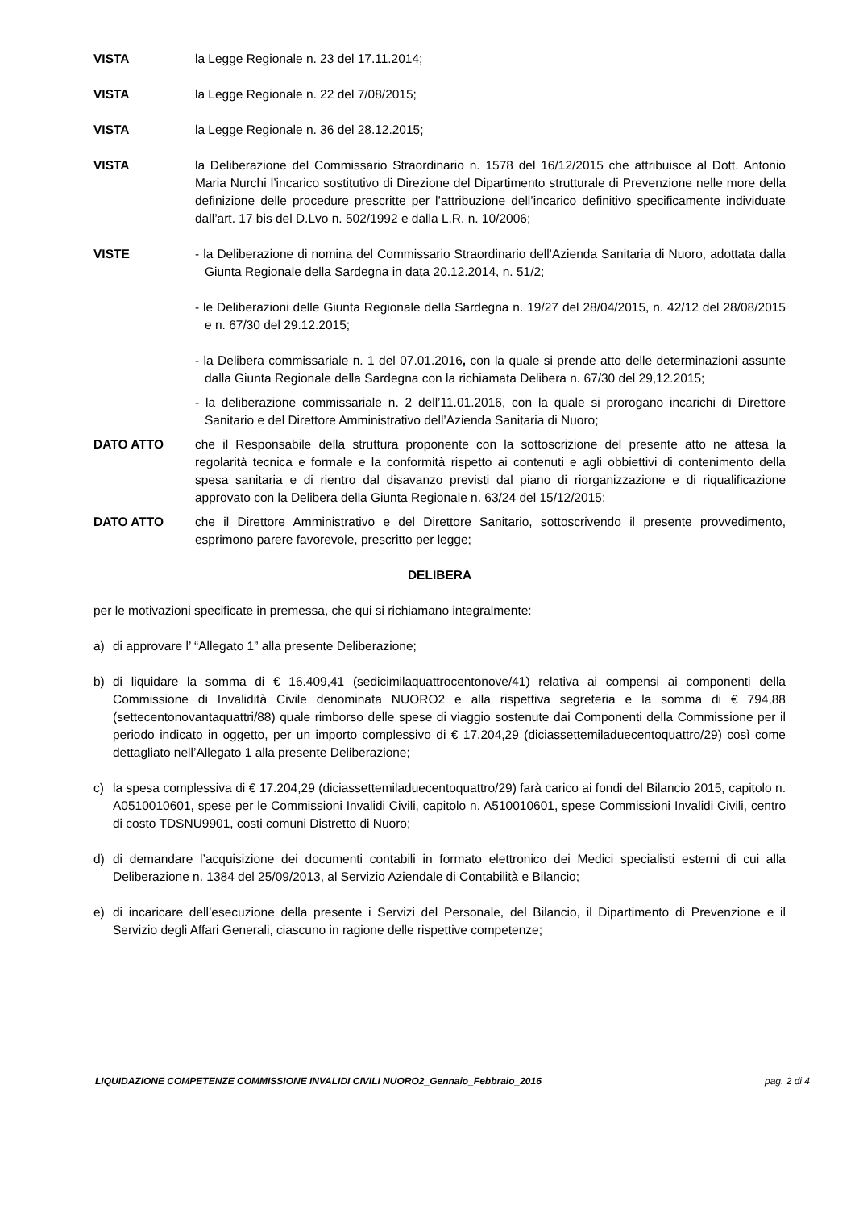VISTA la Legge Regionale n. 23 del 17.11.2014;
VISTA la Legge Regionale n. 22 del 7/08/2015;
VISTA la Legge Regionale n. 36 del 28.12.2015;
VISTA la Deliberazione del Commissario Straordinario n. 1578 del 16/12/2015 che attribuisce al Dott. Antonio Maria Nurchi l’incarico sostitutivo di Direzione del Dipartimento strutturale di Prevenzione nelle more della definizione delle procedure prescritte per l’attribuzione dell’incarico definitivo specificamente individuate dall’art. 17 bis del D.Lvo n. 502/1992 e dalla L.R. n. 10/2006;
VISTE - la Deliberazione di nomina del Commissario Straordinario dell’Azienda Sanitaria di Nuoro, adottata dalla Giunta Regionale della Sardegna in data 20.12.2014, n. 51/2;
- le Deliberazioni delle Giunta Regionale della Sardegna n. 19/27 del 28/04/2015, n. 42/12 del 28/08/2015 e n. 67/30 del 29.12.2015;
- la Delibera commissariale n. 1 del 07.01.2016, con la quale si prende atto delle determinazioni assunte dalla Giunta Regionale della Sardegna con la richiamata Delibera n. 67/30 del 29,12.2015;
- la deliberazione commissariale n. 2 dell’11.01.2016, con la quale si prorogano incarichi di Direttore Sanitario e del Direttore Amministrativo dell’Azienda Sanitaria di Nuoro;
DATO ATTO che il Responsabile della struttura proponente con la sottoscrizione del presente atto ne attesa la regolarità tecnica e formale e la conformità rispetto ai contenuti e agli obbiettivi di contenimento della spesa sanitaria e di rientro dal disavanzo previsti dal piano di riorganizzazione e di riqualificazione approvato con la Delibera della Giunta Regionale n. 63/24 del 15/12/2015;
DATO ATTO che il Direttore Amministrativo e del Direttore Sanitario, sottoscrivendo il presente provvedimento, esprimono parere favorevole, prescritto per legge;
DELIBERA
per le motivazioni specificate in premessa, che qui si richiamano integralmente:
a) di approvare l’ “Allegato 1” alla presente Deliberazione;
b) di liquidare la somma di € 16.409,41 (sedicimilaquattrocentonove/41) relativa ai compensi ai componenti della Commissione di Invalidità Civile denominata NUORO2 e alla rispettiva segreteria e la somma di € 794,88 (settecentonovantaquattri/88) quale rimborso delle spese di viaggio sostenute dai Componenti della Commissione per il periodo indicato in oggetto, per un importo complessivo di € 17.204,29 (diciassettemiladuecentoquattro/29) così come dettagliato nell’Allegato 1 alla presente Deliberazione;
c) la spesa complessiva di € 17.204,29 (diciassettemiladuecentoquattro/29) farà carico ai fondi del Bilancio 2015, capitolo n. A0510010601, spese per le Commissioni Invalidi Civili, capitolo n. A510010601, spese Commissioni Invalidi Civili, centro di costo TDSNU9901, costi comuni Distretto di Nuoro;
d) di demandare l’acquisizione dei documenti contabili in formato elettronico dei Medici specialisti esterni di cui alla Deliberazione n. 1384 del 25/09/2013, al Servizio Aziendale di Contabilità e Bilancio;
e) di incaricare dell’esecuzione della presente i Servizi del Personale, del Bilancio, il Dipartimento di Prevenzione e il Servizio degli Affari Generali, ciascuno in ragione delle rispettive competenze;
LIQUIDAZIONE COMPETENZE COMMISSIONE INVALIDI CIVILI NUORO2_Gennaio_Febbraio_2016 pag. 2 di 4